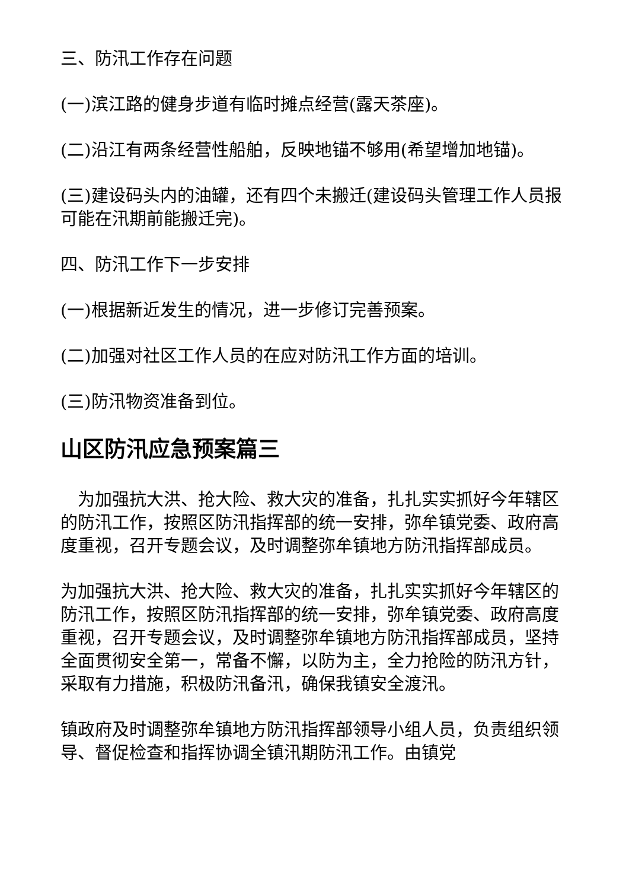三、防汛工作存在问题
(一)滨江路的健身步道有临时摊点经营(露天茶座)。
(二)沿江有两条经营性船舶，反映地锚不够用(希望增加地锚)。
(三)建设码头内的油罐，还有四个未搬迁(建设码头管理工作人员报可能在汛期前能搬迁完)。
四、防汛工作下一步安排
(一)根据新近发生的情况，进一步修订完善预案。
(二)加强对社区工作人员的在应对防汛工作方面的培训。
(三)防汛物资准备到位。
山区防汛应急预案篇三
 为加强抗大洪、抢大险、救大灾的准备，扎扎实实抓好今年辖区的防汛工作，按照区防汛指挥部的统一安排，弥牟镇党委、政府高度重视，召开专题会议，及时调整弥牟镇地方防汛指挥部成员。
为加强抗大洪、抢大险、救大灾的准备，扎扎实实抓好今年辖区的防汛工作，按照区防汛指挥部的统一安排，弥牟镇党委、政府高度重视，召开专题会议，及时调整弥牟镇地方防汛指挥部成员，坚持全面贯彻安全第一，常备不懈，以防为主，全力抢险的防汛方针，采取有力措施，积极防汛备汛，确保我镇安全渡汛。
镇政府及时调整弥牟镇地方防汛指挥部领导小组人员，负责组织领导、督促检查和指挥协调全镇汛期防汛工作。由镇党